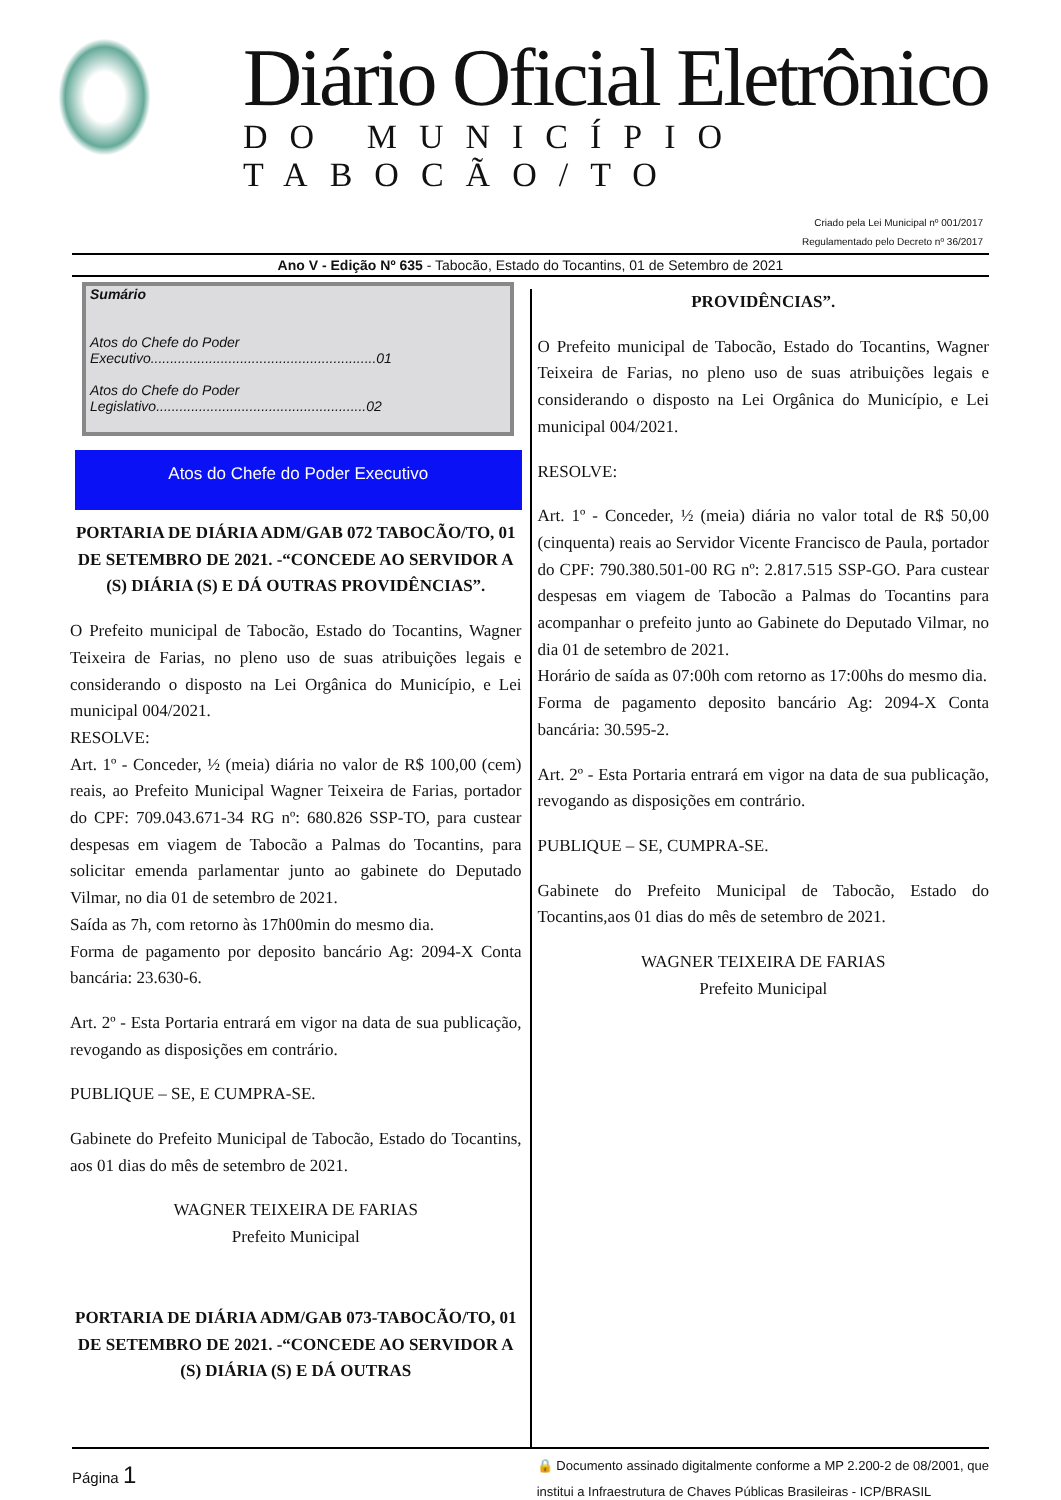Diário Oficial Eletrônico
DO MUNICÍPIO TABOCÃO/TO
Criado pela Lei Municipal nº 001/2017
Regulamentado pelo Decreto nº 36/2017
Ano V - Edição Nº 635 - Tabocão, Estado do Tocantins, 01 de Setembro de 2021
Sumário
Atos do Chefe do Poder Executivo..........................................................01
Atos do Chefe do Poder Legislativo......................................................02
Atos do Chefe do Poder Executivo
PORTARIA DE DIÁRIA ADM/GAB 072 TABOCÃO/TO, 01 DE SETEMBRO DE 2021. -“CONCEDE AO SERVIDOR A (S) DIÁRIA (S) E DÁ OUTRAS PROVIDÊNCIAS”.
O Prefeito municipal de Tabocão, Estado do Tocantins, Wagner Teixeira de Farias, no pleno uso de suas atribuições legais e considerando o disposto na Lei Orgânica do Município, e Lei municipal 004/2021.
RESOLVE:
Art. 1º - Conceder, ½ (meia) diária no valor de R$ 100,00 (cem) reais, ao Prefeito Municipal Wagner Teixeira de Farias, portador do CPF: 709.043.671-34 RG nº: 680.826 SSP-TO, para custear despesas em viagem de Tabocão a Palmas do Tocantins, para solicitar emenda parlamentar junto ao gabinete do Deputado Vilmar, no dia 01 de setembro de 2021.
Saída as 7h, com retorno às 17h00min do mesmo dia.
Forma de pagamento por deposito bancário Ag: 2094-X Conta bancária: 23.630-6.
Art. 2º - Esta Portaria entrará em vigor na data de sua publicação, revogando as disposições em contrário.
PUBLIQUE – SE, E CUMPRA-SE.
Gabinete do Prefeito Municipal de Tabocão, Estado do Tocantins, aos 01 dias do mês de setembro de 2021.
WAGNER TEIXEIRA DE FARIAS
Prefeito Municipal
PORTARIA DE DIÁRIA ADM/GAB 073-TABOCÃO/TO, 01 DE SETEMBRO DE 2021. -“CONCEDE AO SERVIDOR A (S) DIÁRIA (S) E DÁ OUTRAS
PROVIDÊNCIAS”.
O Prefeito municipal de Tabocão, Estado do Tocantins, Wagner Teixeira de Farias, no pleno uso de suas atribuições legais e considerando o disposto na Lei Orgânica do Município, e Lei municipal 004/2021.
RESOLVE:
Art. 1º - Conceder, ½ (meia) diária no valor total de R$ 50,00 (cinquenta) reais ao Servidor Vicente Francisco de Paula, portador do CPF: 790.380.501-00 RG nº: 2.817.515 SSP-GO. Para custear despesas em viagem de Tabocão a Palmas do Tocantins para acompanhar o prefeito junto ao Gabinete do Deputado Vilmar, no dia 01 de setembro de 2021.
Horário de saída as 07:00h com retorno as 17:00hs do mesmo dia.
Forma de pagamento deposito bancário Ag: 2094-X Conta bancária: 30.595-2.
Art. 2º - Esta Portaria entrará em vigor na data de sua publicação, revogando as disposições em contrário.
PUBLIQUE – SE, CUMPRA-SE.
Gabinete do Prefeito Municipal de Tabocão, Estado do Tocantins,aos 01 dias do mês de setembro de 2021.
WAGNER TEIXEIRA DE FARIAS
Prefeito Municipal
Página 1
🔒 Documento assinado digitalmente conforme a MP 2.200-2 de 08/2001, que
institui a Infraestrutura de Chaves Públicas Brasileiras - ICP/BRASIL